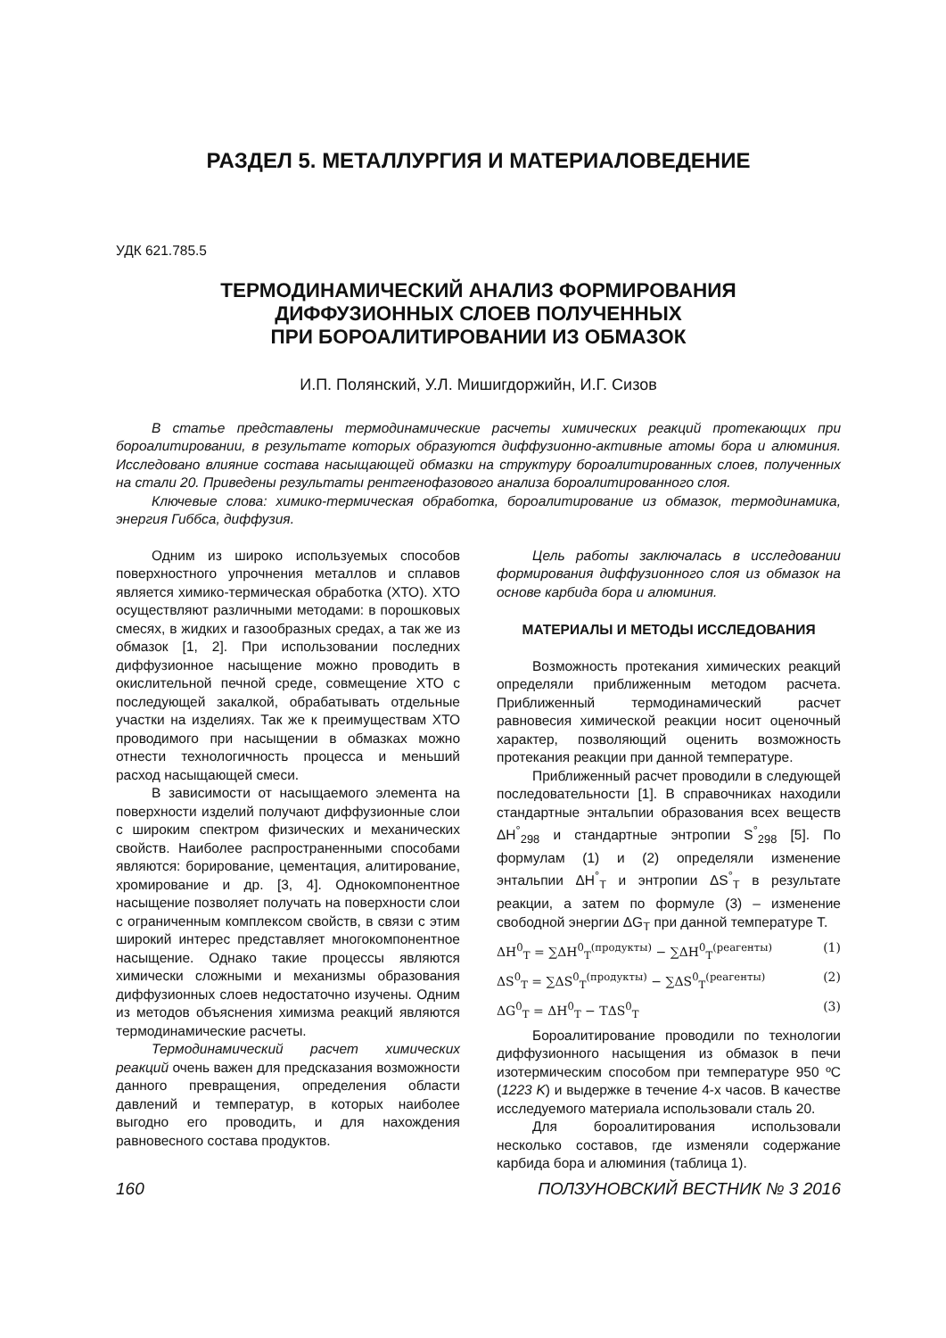РАЗДЕЛ 5. МЕТАЛЛУРГИЯ И МАТЕРИАЛОВЕДЕНИЕ
УДК 621.785.5
ТЕРМОДИНАМИЧЕСКИЙ АНАЛИЗ ФОРМИРОВАНИЯ
ДИФФУЗИОННЫХ СЛОЕВ ПОЛУЧЕННЫХ
ПРИ БОРОАЛИТИРОВАНИИ ИЗ ОБМАЗОК
И.П. Полянский, У.Л. Мишигдоржийн, И.Г. Сизов
В статье представлены термодинамические расчеты химических реакций протекающих при бороалитировании, в результате которых образуются диффузионно-активные атомы бора и алюминия. Исследовано влияние состава насыщающей обмазки на структуру бороалитированных слоев, полученных на стали 20. Приведены результаты рентгенофазового анализа бороалитированного слоя.
Ключевые слова: химико-термическая обработка, бороалитирование из обмазок, термодинамика, энергия Гиббса, диффузия.
Одним из широко используемых способов поверхностного упрочнения металлов и сплавов является химико-термическая обработка (ХТО). ХТО осуществляют различными методами: в порошковых смесях, в жидких и газообразных средах, а так же из обмазок [1, 2]. При использовании последних диффузионное насыщение можно проводить в окислительной печной среде, совмещение ХТО с последующей закалкой, обрабатывать отдельные участки на изделиях. Так же к преимуществам ХТО проводимого при насыщении в обмазках можно отнести технологичность процесса и меньший расход насыщающей смеси.
В зависимости от насыщаемого элемента на поверхности изделий получают диффузионные слои с широким спектром физических и механических свойств. Наиболее распространенными способами являются: борирование, цементация, алитирование, хромирование и др. [3, 4]. Однокомпонентное насыщение позволяет получать на поверхности слои с ограниченным комплексом свойств, в связи с этим широкий интерес представляет многокомпонентное насыщение. Однако такие процессы являются химически сложными и механизмы образования диффузионных слоев недостаточно изучены. Одним из методов объяснения химизма реакций являются термодинамические расчеты.
Термодинамический расчет химических реакций очень важен для предсказания возможности данного превращения, определения области давлений и температур, в которых наиболее выгодно его проводить, и для нахождения равновесного состава продуктов.
Цель работы заключалась в исследовании формирования диффузионного слоя из обмазок на основе карбида бора и алюминия.
МАТЕРИАЛЫ И МЕТОДЫ ИССЛЕДОВАНИЯ
Возможность протекания химических реакций определяли приближенным методом расчета. Приближенный термодинамический расчет равновесия химической реакции носит оценочный характер, позволяющий оценить возможность протекания реакции при данной температуре.
Приближенный расчет проводили в следующей последовательности [1]. В справочниках находили стандартные энтальпии образования всех веществ ΔH<sup>°</sup><sub>298</sub> и стандартные энтропии S<sup>°</sup><sub>298</sub> [5]. По формулам (1) и (2) определяли изменение энтальпии ΔH<sup>°</sup><sub>T</sub> и энтропии ΔS<sup>°</sup><sub>T</sub> в результате реакции, а затем по формуле (3) – изменение свободной энергии ΔG<sub>T</sub> при данной температуре Т.
ΔH<sup>0</sup><sub>T</sub> = ∑ΔH<sup>0</sup><sub>T</sub><sup>(продукты)</sup> − ∑ΔH<sup>0</sup><sub>T</sub><sup>(реагенты)</sup> (1)
ΔS<sup>0</sup><sub>T</sub> = ∑ΔS<sup>0</sup><sub>T</sub><sup>(продукты)</sup> − ∑ΔS<sup>0</sup><sub>T</sub><sup>(реагенты)</sup> (2)
ΔG<sup>0</sup><sub>T</sub> = ΔH<sup>0</sup><sub>T</sub> − TΔS<sup>0</sup><sub>T</sub> (3)
Бороалитирование проводили по технологии диффузионного насыщения из обмазок в печи изотермическим способом при температуре 950 ºС (1223 K) и выдержке в течение 4-х часов. В качестве исследуемого материала использовали сталь 20.
Для бороалитирования использовали несколько составов, где изменяли содержание карбида бора и алюминия (таблица 1).
160 ПОЛЗУНОВСКИЙ ВЕСТНИК № 3 2016